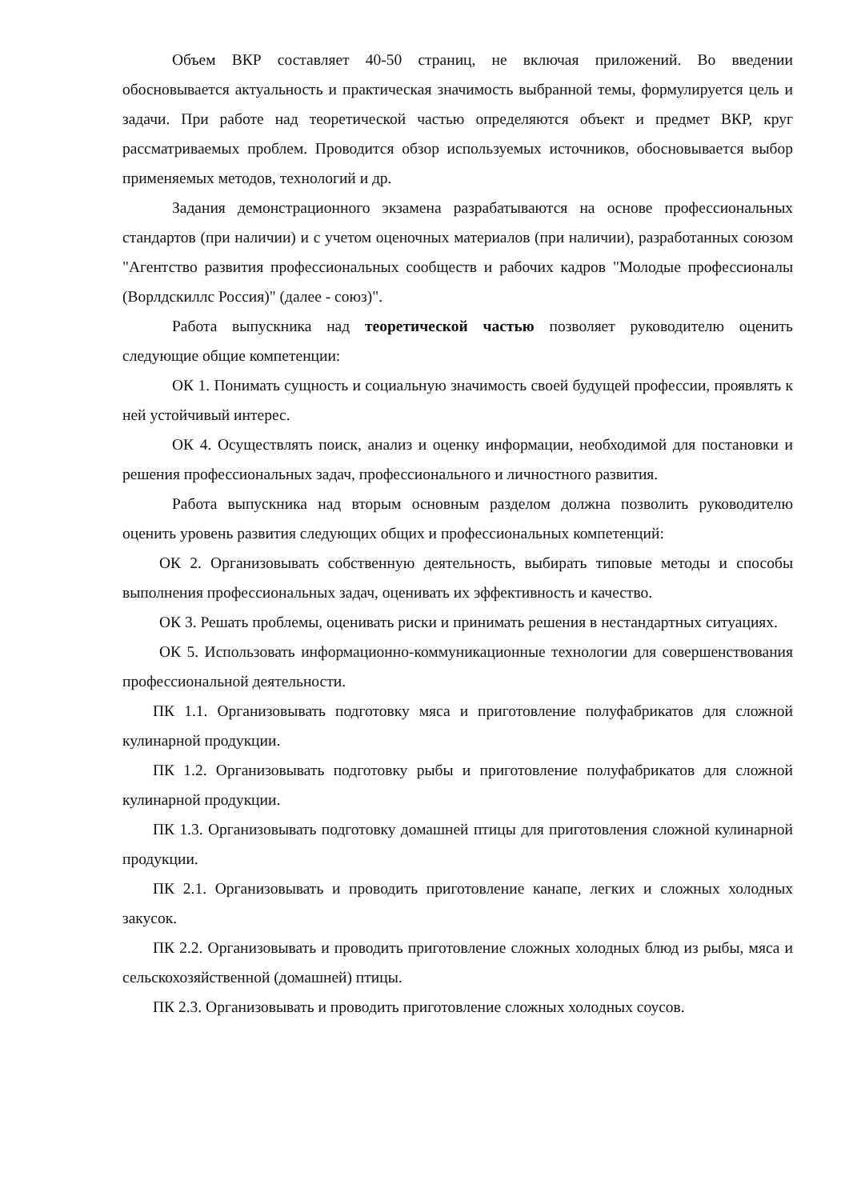Объем ВКР составляет 40-50 страниц, не включая приложений. Во введении обосновывается актуальность и практическая значимость выбранной темы, формулируется цель и задачи. При работе над теоретической частью определяются объект и предмет ВКР, круг рассматриваемых проблем. Проводится обзор используемых источников, обосновывается выбор применяемых методов, технологий и др.
Задания демонстрационного экзамена разрабатываются на основе профессиональных стандартов (при наличии) и с учетом оценочных материалов (при наличии), разработанных союзом "Агентство развития профессиональных сообществ и рабочих кадров "Молодые профессионалы (Ворлдскиллс Россия)" (далее - союз)".
Работа выпускника над теоретической частью позволяет руководителю оценить следующие общие компетенции:
ОК 1. Понимать сущность и социальную значимость своей будущей профессии, проявлять к ней устойчивый интерес.
ОК 4. Осуществлять поиск, анализ и оценку информации, необходимой для постановки и решения профессиональных задач, профессионального и личностного развития.
Работа выпускника над вторым основным разделом должна позволить руководителю оценить уровень развития следующих общих и профессиональных компетенций:
ОК 2. Организовывать собственную деятельность, выбирать типовые методы и способы выполнения профессиональных задач, оценивать их эффективность и качество.
ОК 3. Решать проблемы, оценивать риски и принимать решения в нестандартных ситуациях.
ОК 5. Использовать информационно-коммуникационные технологии для совершенствования профессиональной деятельности.
ПК 1.1. Организовывать подготовку мяса и приготовление полуфабрикатов для сложной кулинарной продукции.
ПК 1.2. Организовывать подготовку рыбы и приготовление полуфабрикатов для сложной кулинарной продукции.
ПК 1.3. Организовывать подготовку домашней птицы для приготовления сложной кулинарной продукции.
ПК 2.1. Организовывать и проводить приготовление канапе, легких и сложных холодных закусок.
ПК 2.2. Организовывать и проводить приготовление сложных холодных блюд из рыбы, мяса и сельскохозяйственной (домашней) птицы.
ПК 2.3. Организовывать и проводить приготовление сложных холодных соусов.